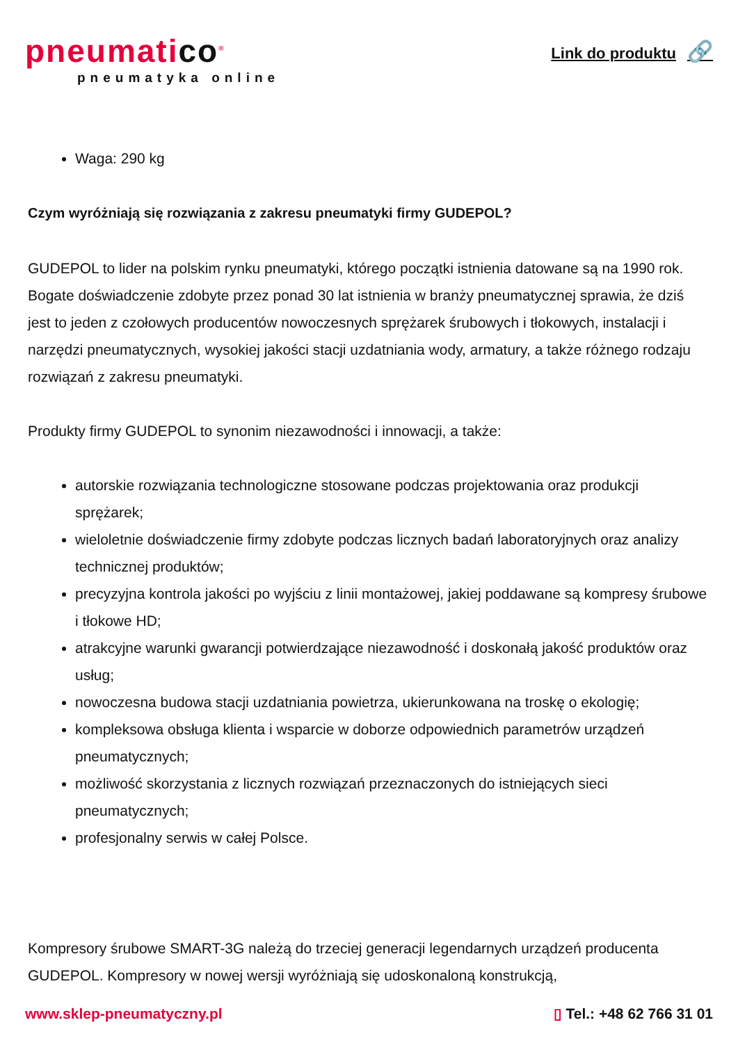pneumatico<sup>®</sup>
pneumatyka online
Link do produktu 🔗
Waga: 290 kg
Czym wyróżniają się rozwiązania z zakresu pneumatyki firmy GUDEPOL?
GUDEPOL to lider na polskim rynku pneumatyki, którego początki istnienia datowane są na 1990 rok. Bogate doświadczenie zdobyte przez ponad 30 lat istnienia w branży pneumatycznej sprawia, że dziś jest to jeden z czołowych producentów nowoczesnych sprężarek śrubowych i tłokowych, instalacji i narzędzi pneumatycznych, wysokiej jakości stacji uzdatniania wody, armatury, a także różnego rodzaju rozwiązań z zakresu pneumatyki.
Produkty firmy GUDEPOL to synonim niezawodności i innowacji, a także:
autorskie rozwiązania technologiczne stosowane podczas projektowania oraz produkcji sprężarek;
wieloletnie doświadczenie firmy zdobyte podczas licznych badań laboratoryjnych oraz analizy technicznej produktów;
precyzyjna kontrola jakości po wyjściu z linii montażowej, jakiej poddawane są kompresy śrubowe i tłokowe HD;
atrakcyjne warunki gwarancji potwierdzające niezawodność i doskonałą jakość produktów oraz usług;
nowoczesna budowa stacji uzdatniania powietrza, ukierunkowana na troskę o ekologię;
kompleksowa obsługa klienta i wsparcie w doborze odpowiednich parametrów urządzeń pneumatycznych;
możliwość skorzystania z licznych rozwiązań przeznaczonych do istniejących sieci pneumatycznych;
profesjonalny serwis w całej Polsce.
Kompresory śrubowe SMART-3G należą do trzeciej generacji legendarnych urządzeń producenta GUDEPOL. Kompresory w nowej wersji wyróżniają się udoskonaloną konstrukcją,
www.sklep-pneumatyczny.pl ▯ Tel.: +48 62 766 31 01